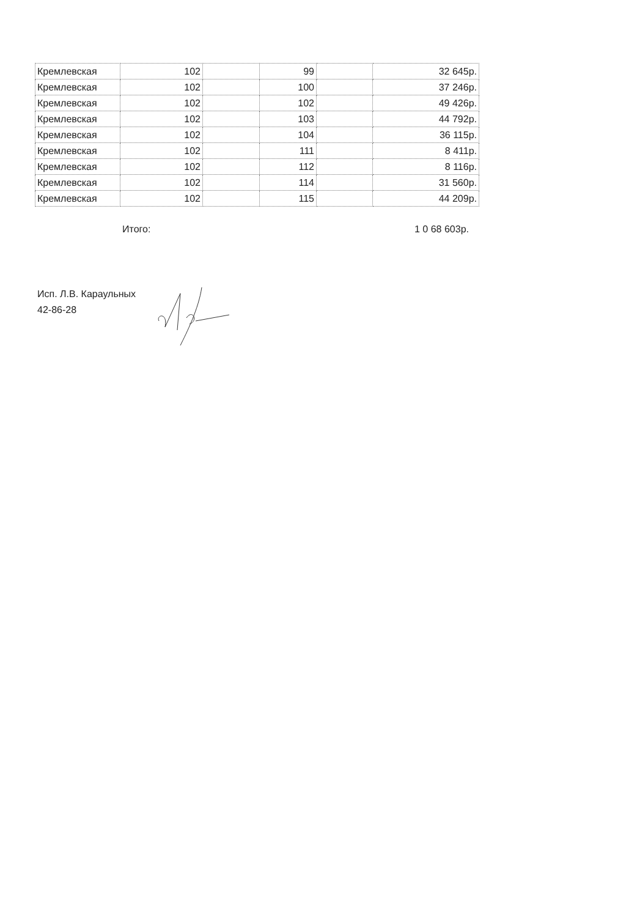| Кремлевская | 102 | | 99 | | 32 645р. |
| Кремлевская | 102 | | 100 | | 37 246р. |
| Кремлевская | 102 | | 102 | | 49 426р. |
| Кремлевская | 102 | | 103 | | 44 792р. |
| Кремлевская | 102 | | 104 | | 36 115р. |
| Кремлевская | 102 | | 111 | | 8 411р. |
| Кремлевская | 102 | | 112 | | 8 116р. |
| Кремлевская | 102 | | 114 | | 31 560р. |
| Кремлевская | 102 | | 115 | | 44 209р. |
Итого: 1 0 68 603р.
Исп. Л.В. Караульных
42-86-28